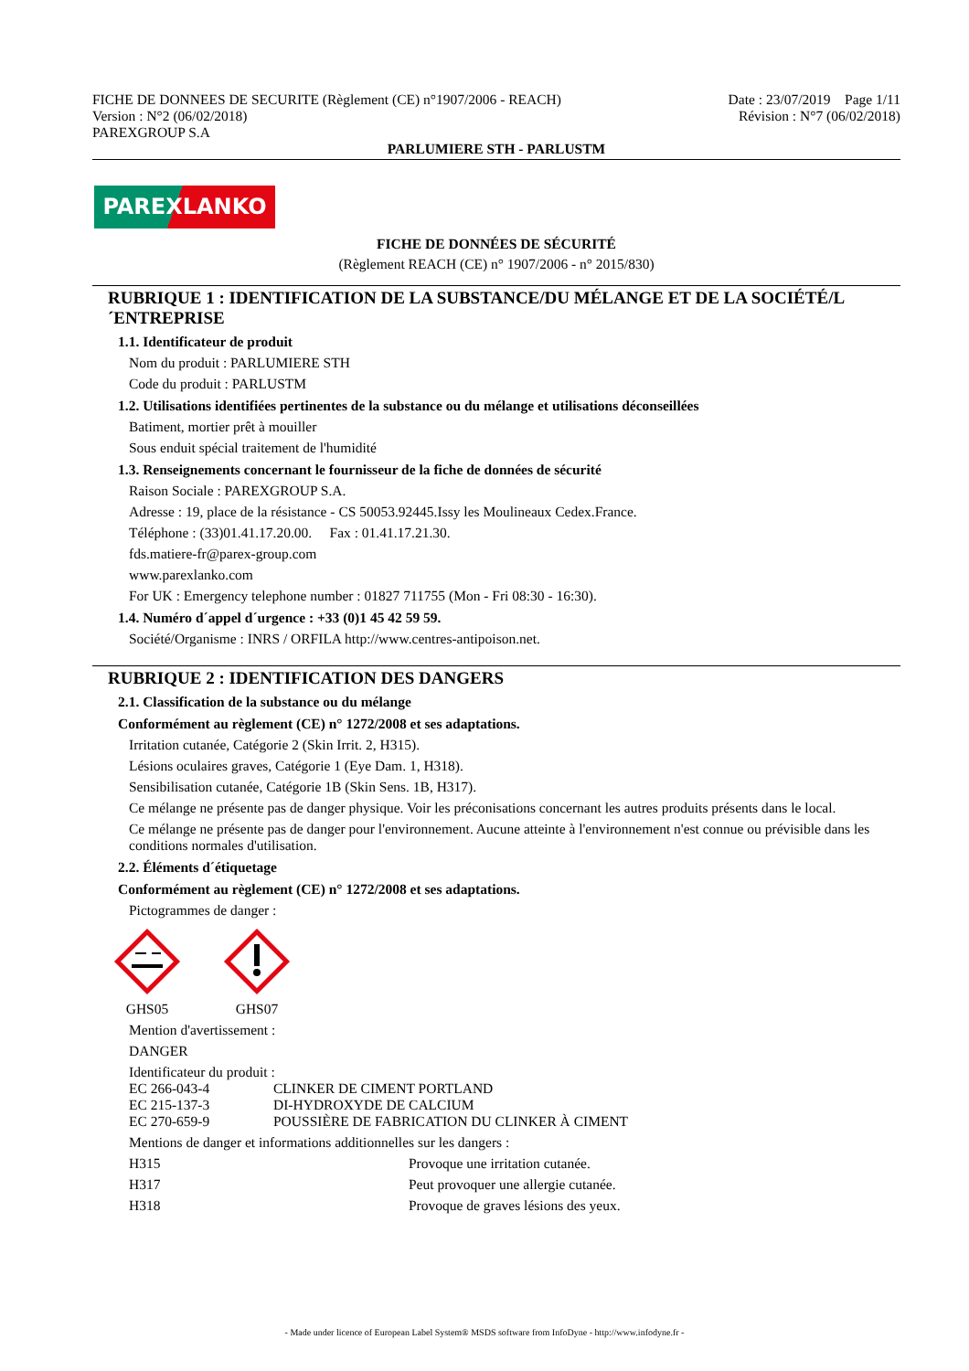FICHE DE DONNEES DE SECURITE (Règlement (CE) n°1907/2006 - REACH)
Version : N°2 (06/02/2018)
PAREXGROUP S.A
Date : 23/07/2019 Page 1/11
Révision : N°7 (06/02/2018)
PARLUMIERE STH - PARLUSTM
PAREXLANKO
FICHE DE DONNÉES DE SÉCURITÉ
(Règlement REACH (CE) n° 1907/2006 - n° 2015/830)
RUBRIQUE 1 : IDENTIFICATION DE LA SUBSTANCE/DU MÉLANGE ET DE LA SOCIÉTÉ/L´ENTREPRISE
1.1. Identificateur de produit
Nom du produit : PARLUMIERE STH
Code du produit : PARLUSTM
1.2. Utilisations identifiées pertinentes de la substance ou du mélange et utilisations déconseillées
Batiment, mortier prêt à mouiller
Sous enduit spécial traitement de l'humidité
1.3. Renseignements concernant le fournisseur de la fiche de données de sécurité
Raison Sociale : PAREXGROUP S.A.
Adresse : 19, place de la résistance - CS 50053.92445.Issy les Moulineaux Cedex.France.
Téléphone : (33)01.41.17.20.00. Fax : 01.41.17.21.30.
fds.matiere-fr@parex-group.com
www.parexlanko.com
For UK : Emergency telephone number : 01827 711755 (Mon - Fri 08:30 - 16:30).
1.4. Numéro d´appel d´urgence : +33 (0)1 45 42 59 59.
Société/Organisme : INRS / ORFILA http://www.centres-antipoison.net.
RUBRIQUE 2 : IDENTIFICATION DES DANGERS
2.1. Classification de la substance ou du mélange
Conformément au règlement (CE) n° 1272/2008 et ses adaptations.
Irritation cutanée, Catégorie 2 (Skin Irrit. 2, H315).
Lésions oculaires graves, Catégorie 1 (Eye Dam. 1, H318).
Sensibilisation cutanée, Catégorie 1B (Skin Sens. 1B, H317).
Ce mélange ne présente pas de danger physique. Voir les préconisations concernant les autres produits présents dans le local.
Ce mélange ne présente pas de danger pour l'environnement. Aucune atteinte à l'environnement n'est connue ou prévisible dans les conditions normales d'utilisation.
2.2. Éléments d´étiquetage
Conformément au règlement (CE) n° 1272/2008 et ses adaptations.
Pictogrammes de danger :
GHS05
GHS07
Mention d'avertissement :
DANGER
Identificateur du produit :
EC 266-043-4 CLINKER DE CIMENT PORTLAND
EC 215-137-3 DI-HYDROXYDE DE CALCIUM
EC 270-659-9 POUSSIÈRE DE FABRICATION DU CLINKER À CIMENT
Mentions de danger et informations additionnelles sur les dangers :
H315 Provoque une irritation cutanée.
H317 Peut provoquer une allergie cutanée.
H318 Provoque de graves lésions des yeux.
- Made under licence of European Label System® MSDS software from InfoDyne - http://www.infodyne.fr -